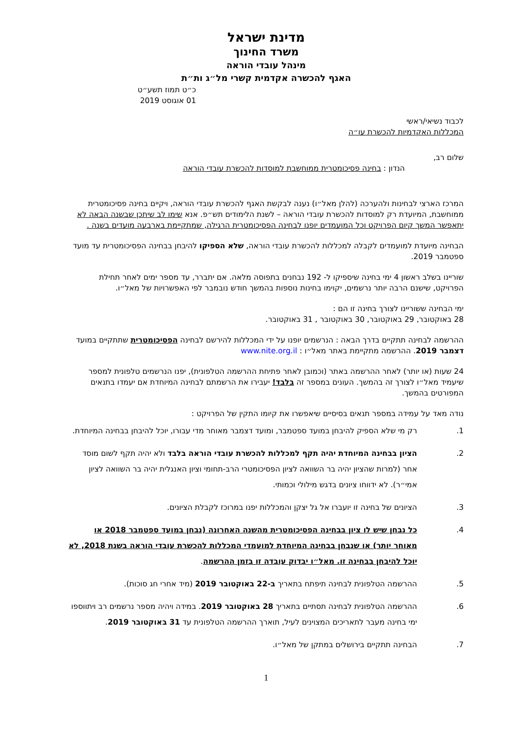מדינת ישראל
משרד החינוך
מינהל עובדי הוראה
האגף להכשרה אקדמית קשרי מל״ג ות״ת
כ״ט תמוז תשע״ט
01 אוגוסט 2019
לכבוד נשיאי/ראשי
המכללות האקדמיות להכשרת עו״ה
שלום רב,
הנדון : בחינה פסיכומטרית ממוחשבת למוסדות להכשרת עובדי הוראה
המרכז הארצי לבחינות ולהערכה (להלן מאל״ו) נענה לבקשת האגף להכשרת עובדי הוראה, ויקיים בחינה פסיכומטרית ממוחשבת, המיועדת רק למוסדות להכשרת עובדי הוראה – לשנת הלימודים תש״פ. אנא שימו לב שיתכן שבשנה הבאה לא יתאפשר המשך קיום הפרויקט וכל המועמדים יופנו לבחינה הפסיכומטרית הרגילה, שמתקיימת בארבעה מועדים בשנה .
הבחינה מיועדת למועמדים לקבלה למכללות להכשרת עובדי הוראה, שלא הספיקו להיבחן בבחינה הפסיכומטרית עד מועד ספטמבר 2019.
שוריינו בשלב ראשון 4 ימי בחינה שיספיקו ל- 192 נבחנים בתפוסה מלאה. אם יתברר, עד מספר ימים לאחר תחילת הפרויקט, שישנם הרבה יותר נרשמים, יקוימו בחינות נוספות בהמשך חודש נובמבר לפי האפשרויות של מאל״ו.
ימי הבחינה ששוריינו לצורך בחינה זו הם :
28 באוקטובר, 29 באוקטובר, 30 באוקטובר , 31 באוקטובר.
ההרשמה לבחינה תתקיים בדרך הבאה : הנרשמים יופנו על ידי המכללות להירשם לבחינה הפסיכומטרית שתתקיים במועד דצמבר 2019. ההרשמה מתקיימת באתר מאל״ו : www.nite.org.il
24 שעות (או יותר) לאחר ההרשמה באתר (וכמובן לאחר פתיחת ההרשמה הטלפונית), יפנו הנרשמים טלפונית למספר שיעמיד מאל״ו לצורך זה בהמשך. העונים במספר זה בלבד! יעבירו את הרשמתם לבחינה המיוחדת אם יעמדו בתנאים המפורטים בהמשך.
נודה מאד על עמידה במספר תנאים בסיסיים שיאפשרו את קיומו התקין של הפרויקט :
1. רק מי שלא הספיק להיבחן במועד ספטמבר, ומועד דצמבר מאוחר מדי עבורו, יוכל להיבחן בבחינה המיוחדת.
2. הציון בבחינה המיוחדת יהיה תקף למכללות להכשרת עובדי הוראה בלבד ולא יהיה תקף לשום מוסד אחר (למרות שהציון יהיה בר השוואה לציון הפסיכומטרי הרב-תחומי וציון האנגלית יהיה בר השוואה לציון אמי״ר). לא ידווחו ציונים בדגש מילולי וכמותי.
3. הציונים של בחינה זו יועברו אל גל יצקן והמכללות יפנו במרוכז לקבלת הציונים.
4. כל נבחן שיש לו ציון בבחינה הפסיכומטרית מהשנה האחרונה (נבחן במועד ספטמבר 2018 או מאוחר יותר) או שנבחן בבחינה המיוחדת למועמדי המכללות להכשרת עובדי הוראה בשנת 2018, לא יוכל להיבחן בבחינה זו. מאל״ו יבדוק עובדה זו בזמן ההרשמה.
5. ההרשמה הטלפונית לבחינה תיפתח בתאריך ב-22 באוקטובר 2019 (מיד אחרי חג סוכות).
6. ההרשמה הטלפונית לבחינה תסתיים בתאריך 28 באוקטובר 2019. במידה ויהיה מספר נרשמים רב ויתווספו ימי בחינה מעבר לתאריכים המצוינים לעיל, תוארך ההרשמה הטלפונית עד 31 באוקטובר 2019.
7. הבחינה תתקיים בירושלים במתקן של מאל״ו.
1